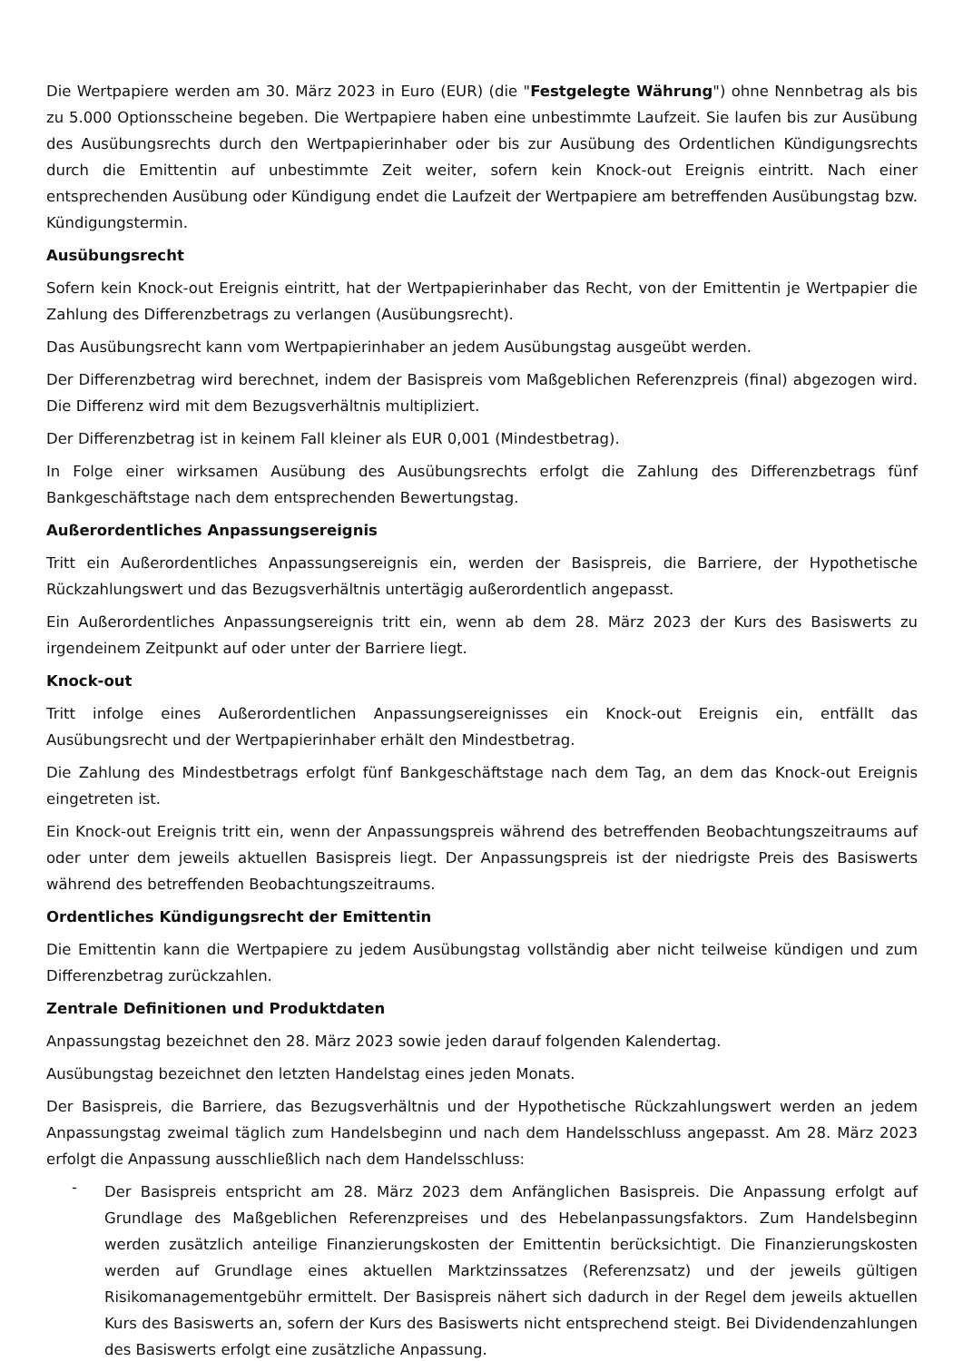Die Wertpapiere werden am 30. März 2023 in Euro (EUR) (die "Festgelegte Währung") ohne Nennbetrag als bis zu 5.000 Optionsscheine begeben. Die Wertpapiere haben eine unbestimmte Laufzeit. Sie laufen bis zur Ausübung des Ausübungsrechts durch den Wertpapierinhaber oder bis zur Ausübung des Ordentlichen Kündigungsrechts durch die Emittentin auf unbestimmte Zeit weiter, sofern kein Knock-out Ereignis eintritt. Nach einer entsprechenden Ausübung oder Kündigung endet die Laufzeit der Wertpapiere am betreffenden Ausübungstag bzw. Kündigungstermin.
Ausübungsrecht
Sofern kein Knock-out Ereignis eintritt, hat der Wertpapierinhaber das Recht, von der Emittentin je Wertpapier die Zahlung des Differenzbetrags zu verlangen (Ausübungsrecht).
Das Ausübungsrecht kann vom Wertpapierinhaber an jedem Ausübungstag ausgeübt werden.
Der Differenzbetrag wird berechnet, indem der Basispreis vom Maßgeblichen Referenzpreis (final) abgezogen wird. Die Differenz wird mit dem Bezugsverhältnis multipliziert.
Der Differenzbetrag ist in keinem Fall kleiner als EUR 0,001 (Mindestbetrag).
In Folge einer wirksamen Ausübung des Ausübungsrechts erfolgt die Zahlung des Differenzbetrags fünf Bankgeschäftstage nach dem entsprechenden Bewertungstag.
Außerordentliches Anpassungsereignis
Tritt ein Außerordentliches Anpassungsereignis ein, werden der Basispreis, die Barriere, der Hypothetische Rückzahlungswert und das Bezugsverhältnis untertägig außerordentlich angepasst.
Ein Außerordentliches Anpassungsereignis tritt ein, wenn ab dem 28. März 2023 der Kurs des Basiswerts zu irgendeinem Zeitpunkt auf oder unter der Barriere liegt.
Knock-out
Tritt infolge eines Außerordentlichen Anpassungsereignisses ein Knock-out Ereignis ein, entfällt das Ausübungsrecht und der Wertpapierinhaber erhält den Mindestbetrag.
Die Zahlung des Mindestbetrags erfolgt fünf Bankgeschäftstage nach dem Tag, an dem das Knock-out Ereignis eingetreten ist.
Ein Knock-out Ereignis tritt ein, wenn der Anpassungspreis während des betreffenden Beobachtungszeitraums auf oder unter dem jeweils aktuellen Basispreis liegt. Der Anpassungspreis ist der niedrigste Preis des Basiswerts während des betreffenden Beobachtungszeitraums.
Ordentliches Kündigungsrecht der Emittentin
Die Emittentin kann die Wertpapiere zu jedem Ausübungstag vollständig aber nicht teilweise kündigen und zum Differenzbetrag zurückzahlen.
Zentrale Definitionen und Produktdaten
Anpassungstag bezeichnet den 28. März 2023 sowie jeden darauf folgenden Kalendertag.
Ausübungstag bezeichnet den letzten Handelstag eines jeden Monats.
Der Basispreis, die Barriere, das Bezugsverhältnis und der Hypothetische Rückzahlungswert werden an jedem Anpassungstag zweimal täglich zum Handelsbeginn und nach dem Handelsschluss angepasst. Am 28. März 2023 erfolgt die Anpassung ausschließlich nach dem Handelsschluss:
-
Der Basispreis entspricht am 28. März 2023 dem Anfänglichen Basispreis. Die Anpassung erfolgt auf Grundlage des Maßgeblichen Referenzpreises und des Hebelanpassungsfaktors. Zum Handelsbeginn werden zusätzlich anteilige Finanzierungskosten der Emittentin berücksichtigt. Die Finanzierungskosten werden auf Grundlage eines aktuellen Marktzinssatzes (Referenzsatz) und der jeweils gültigen Risikomanagementgebühr ermittelt. Der Basispreis nähert sich dadurch in der Regel dem jeweils aktuellen Kurs des Basiswerts an, sofern der Kurs des Basiswerts nicht entsprechend steigt. Bei Dividendenzahlungen des Basiswerts erfolgt eine zusätzliche Anpassung.